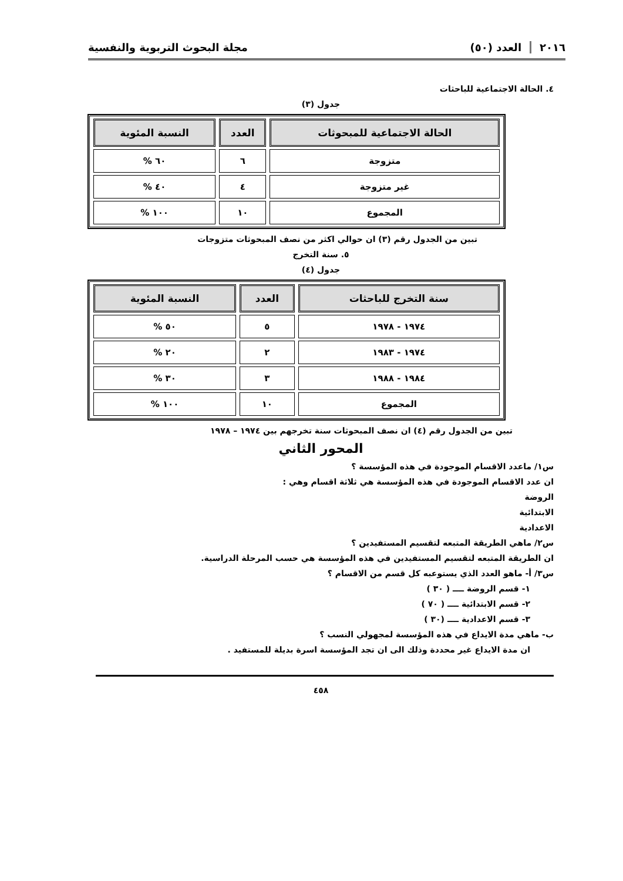٢٠١٦العدد (٥٠) مجلة البحوث التربوية والنفسية
٤. الحالة الاجتماعية للباحثات
جدول (٣)
| الحالة الاجتماعية للمبحوثات | العدد | النسبة المئوية |
| --- | --- | --- |
| متزوجة | ٦ | ٦٠ % |
| غير متزوجة | ٤ | ٤٠ % |
| المجموع | ١٠ | ١٠٠ % |
تبين من الجدول رقم (٣) ان حوالي اكثر من نصف المبحوثات متزوجات
٥. سنة التخرج
جدول (٤)
| سنة التخرج للباحثات | العدد | النسبة المئوية |
| --- | --- | --- |
| ١٩٧٤ - ١٩٧٨ | ٥ | ٥٠ % |
| ١٩٧٤ - ١٩٨٣ | ٢ | ٢٠ % |
| ١٩٨٤ - ١٩٨٨ | ٣ | ٣٠ % |
| المجموع | ١٠ | ١٠٠ % |
تبين من الجدول رقم (٤) ان نصف المبحوثات سنة تخرجهم بين ١٩٧٤ – ١٩٧٨
المحور الثاني
س١/ ماعدد الاقسام الموجودة في هذه المؤسسة ؟
ان عدد الاقسام الموجودة في هذه المؤسسة هي ثلاثة اقسام وهي :
الروضة
الابتدائية
الاعدادية
س٢/ ماهي الطريقة المتبعه لتقسيم المستفيدين ؟
ان الطريقة المتبعه لتقسيم المستفيدين في هذه المؤسسة هي حسب المرحلة الدراسية.
س٣/ أ- ماهو العدد الذي يستوعبه كل قسم من الاقسام ؟
١- قسم الروضة ــــ ( ٣٠ )
٢- قسم الابتدائية ــــ ( ٧٠ )
٣- قسم الاعدادية ــــ (٣٠ )
ب- ماهي مدة الايداع في هذه المؤسسة لمجهولي النسب ؟
ان مدة الايداع غير محددة وذلك الى ان تجد المؤسسة اسرة بديلة للمستفيد .
٤٥٨